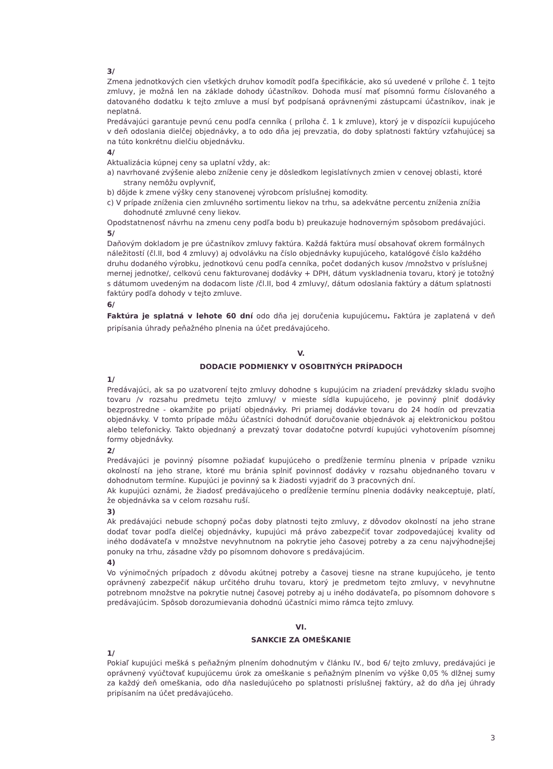3/
Zmena jednotkových cien všetkých druhov komodít podľa špecifikácie, ako sú uvedené v prílohe č. 1 tejto zmluvy, je možná len na základe dohody účastníkov. Dohoda musí mať písomnú formu číslovaného a datovaného dodatku k tejto zmluve a musí byť podpísaná oprávnenými zástupcami účastníkov, inak je neplatná.
Predávajúci garantuje pevnú cenu podľa cenníka ( príloha č. 1 k zmluve), ktorý je v dispozícii kupujúceho v deň odoslania dielčej objednávky, a to odo dňa jej prevzatia, do doby splatnosti faktúry vzťahujúcej sa na túto konkrétnu dielčiu objednávku.
4/
Aktualizácia kúpnej ceny sa uplatní vždy, ak:
a) navrhované zvýšenie alebo zníženie ceny je dôsledkom legislatívnych zmien v cenovej oblasti, ktoré strany nemôžu ovplyvniť,
b) dôjde k zmene výšky ceny stanovenej výrobcom príslušnej komodity.
c) V prípade zníženia cien zmluvného sortimentu liekov na trhu, sa adekvátne percentu zníženia znížia dohodnuté zmluvné ceny liekov.
Opodstatnenosť návrhu na zmenu ceny podľa bodu b) preukazuje hodnoverným spôsobom predávajúci.
5/
Daňovým dokladom je pre účastníkov zmluvy faktúra. Každá faktúra musí obsahovať okrem formálnych náležitostí (čl.II, bod 4 zmluvy) aj odvolávku na číslo objednávky kupujúceho, katalógové číslo každého druhu dodaného výrobku, jednotkovú cenu podľa cenníka, počet dodaných kusov /množstvo v príslušnej mernej jednotke/, celkovú cenu fakturovanej dodávky + DPH, dátum vyskladnenia tovaru, ktorý je totožný s dátumom uvedeným na dodacom liste /čl.II, bod 4 zmluvy/, dátum odoslania faktúry a dátum splatnosti faktúry podľa dohody v tejto zmluve.
6/
Faktúra je splatná v lehote 60 dní odo dňa jej doručenia kupujúcemu. Faktúra je zaplatená v deň pripísania úhrady peňažného plnenia na účet predávajúceho.
V.
DODACIE PODMIENKY V OSOBITNÝCH PRÍPADOCH
1/
Predávajúci, ak sa po uzatvorení tejto zmluvy dohodne s kupujúcim na zriadení prevádzky skladu svojho tovaru /v rozsahu predmetu tejto zmluvy/ v mieste sídla kupujúceho, je povinný plniť dodávky bezprostredne - okamžite po prijatí objednávky. Pri priamej dodávke tovaru do 24 hodín od prevzatia objednávky. V tomto prípade môžu účastníci dohodnúť doručovanie objednávok aj elektronickou poštou alebo telefonicky. Takto objednaný a prevzatý tovar dodatočne potvrdí kupujúci vyhotovením písomnej formy objednávky.
2/
Predávajúci je povinný písomne požiadať kupujúceho o predĺženie termínu plnenia v prípade vzniku okolností na jeho strane, ktoré mu bránia splniť povinnosť dodávky v rozsahu objednaného tovaru v dohodnutom termíne. Kupujúci je povinný sa k žiadosti vyjadriť do 3 pracovných dní.
Ak kupujúci oznámi, že žiadosť predávajúceho o predĺženie termínu plnenia dodávky neakceptuje, platí, že objednávka sa v celom rozsahu ruší.
3)
Ak predávajúci nebude schopný počas doby platnosti tejto zmluvy, z dôvodov okolností na jeho strane dodať tovar podľa dielčej objednávky, kupujúci má právo zabezpečiť tovar zodpovedajúcej kvality od iného dodávateľa v množstve nevyhnutnom na pokrytie jeho časovej potreby a za cenu najvýhodnejšej ponuky na trhu, zásadne vždy po písomnom dohovore s predávajúcim.
4)
Vo výnimočných prípadoch z dôvodu akútnej potreby a časovej tiesne na strane kupujúceho, je tento oprávnený zabezpečiť nákup určitého druhu tovaru, ktorý je predmetom tejto zmluvy, v nevyhnutne potrebnom množstve na pokrytie nutnej časovej potreby aj u iného dodávateľa, po písomnom dohovore s predávajúcim. Spôsob dorozumievania dohodnú účastníci mimo rámca tejto zmluvy.
VI.
SANKCIE ZA OMEŠKANIE
1/
Pokiaľ kupujúci mešká s peňažným plnením dohodnutým v článku IV., bod 6/ tejto zmluvy, predávajúci je oprávnený vyúčtovať kupujúcemu úrok za omeškanie s peňažným plnením vo výške 0,05 % dlžnej sumy za každý deň omeškania, odo dňa nasledujúceho po splatnosti príslušnej faktúry, až do dňa jej úhrady pripísaním na účet predávajúceho.
3